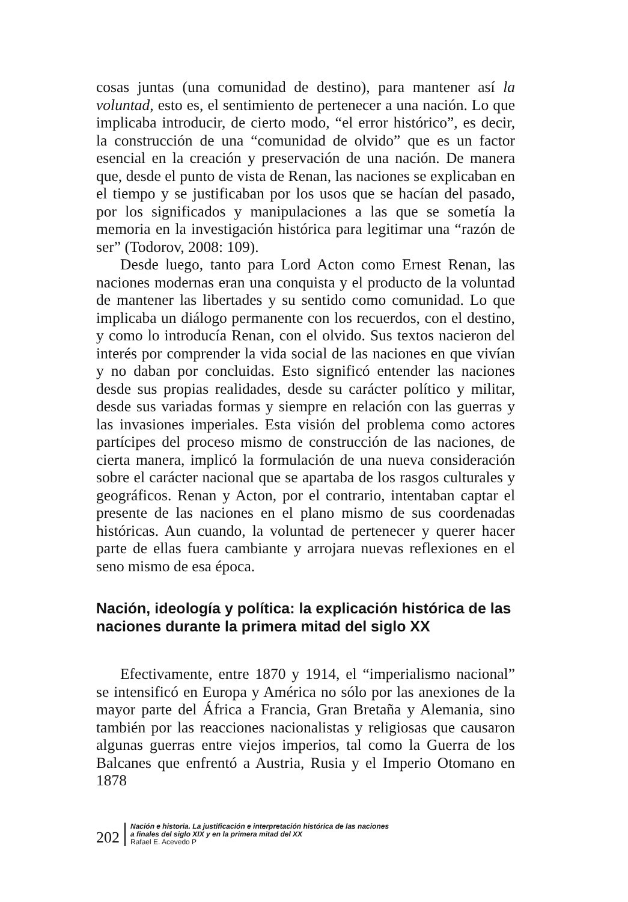cosas juntas (una comunidad de destino), para mantener así la voluntad, esto es, el sentimiento de pertenecer a una nación. Lo que implicaba introducir, de cierto modo, “el error histórico”, es decir, la construcción de una “comunidad de olvido” que es un factor esencial en la creación y preservación de una nación. De manera que, desde el punto de vista de Renan, las naciones se explicaban en el tiempo y se justificaban por los usos que se hacían del pasado, por los significados y manipulaciones a las que se sometía la memoria en la investigación histórica para legitimar una “razón de ser” (Todorov, 2008: 109).
Desde luego, tanto para Lord Acton como Ernest Renan, las naciones modernas eran una conquista y el producto de la voluntad de mantener las libertades y su sentido como comunidad. Lo que implicaba un diálogo permanente con los recuerdos, con el destino, y como lo introducía Renan, con el olvido. Sus textos nacieron del interés por comprender la vida social de las naciones en que vivían y no daban por concluidas. Esto significó entender las naciones desde sus propias realidades, desde su carácter político y militar, desde sus variadas formas y siempre en relación con las guerras y las invasiones imperiales. Esta visión del problema como actores partícipes del proceso mismo de construcción de las naciones, de cierta manera, implicó la formulación de una nueva consideración sobre el carácter nacional que se apartaba de los rasgos culturales y geográficos. Renan y Acton, por el contrario, intentaban captar el presente de las naciones en el plano mismo de sus coordenadas históricas. Aun cuando, la voluntad de pertenecer y querer hacer parte de ellas fuera cambiante y arrojara nuevas reflexiones en el seno mismo de esa época.
Nación, ideología y política: la explicación histórica de las naciones durante la primera mitad del siglo XX
Efectivamente, entre 1870 y 1914, el “imperialismo nacional” se intensificó en Europa y América no sólo por las anexiones de la mayor parte del África a Francia, Gran Bretaña y Alemania, sino también por las reacciones nacionalistas y religiosas que causaron algunas guerras entre viejos imperios, tal como la Guerra de los Balcanes que enfrentó a Austria, Rusia y el Imperio Otomano en 1878
202
Nación e historia. La justificación e interpretación histórica de las naciones
a finales del siglo XIX y en la primera mitad del XX
Rafael E. Acevedo P